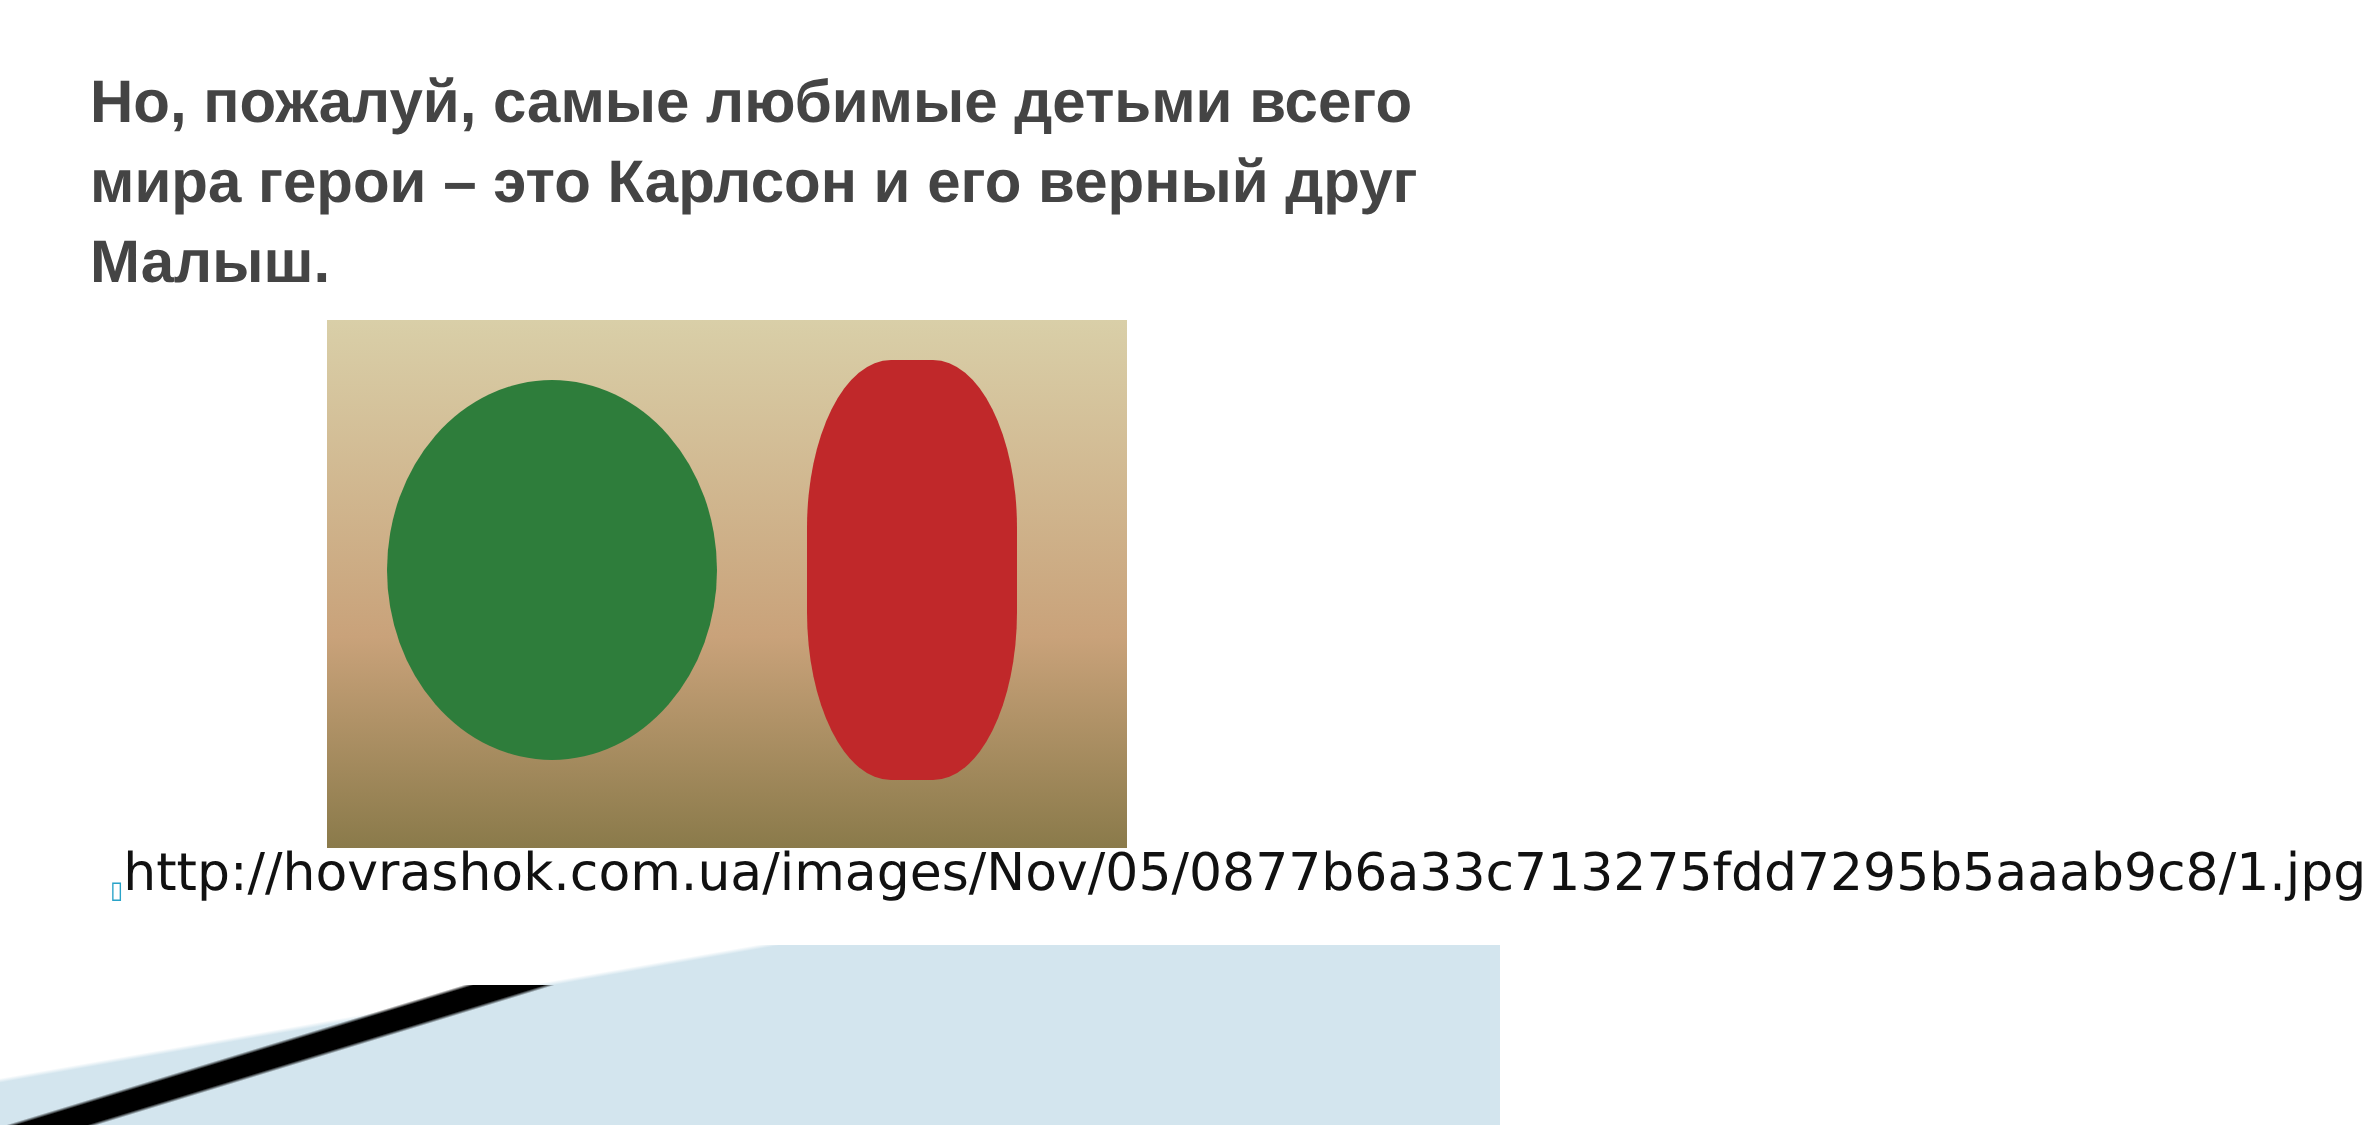Но, пожалуй, самые любимые детьми всего мира герои – это Карлсон и его верный друг Малыш.
▯ http://hovrashok.com.ua/images/Nov/05/0877b6a33c713275fdd7295b5aaab9c8/1.jpg